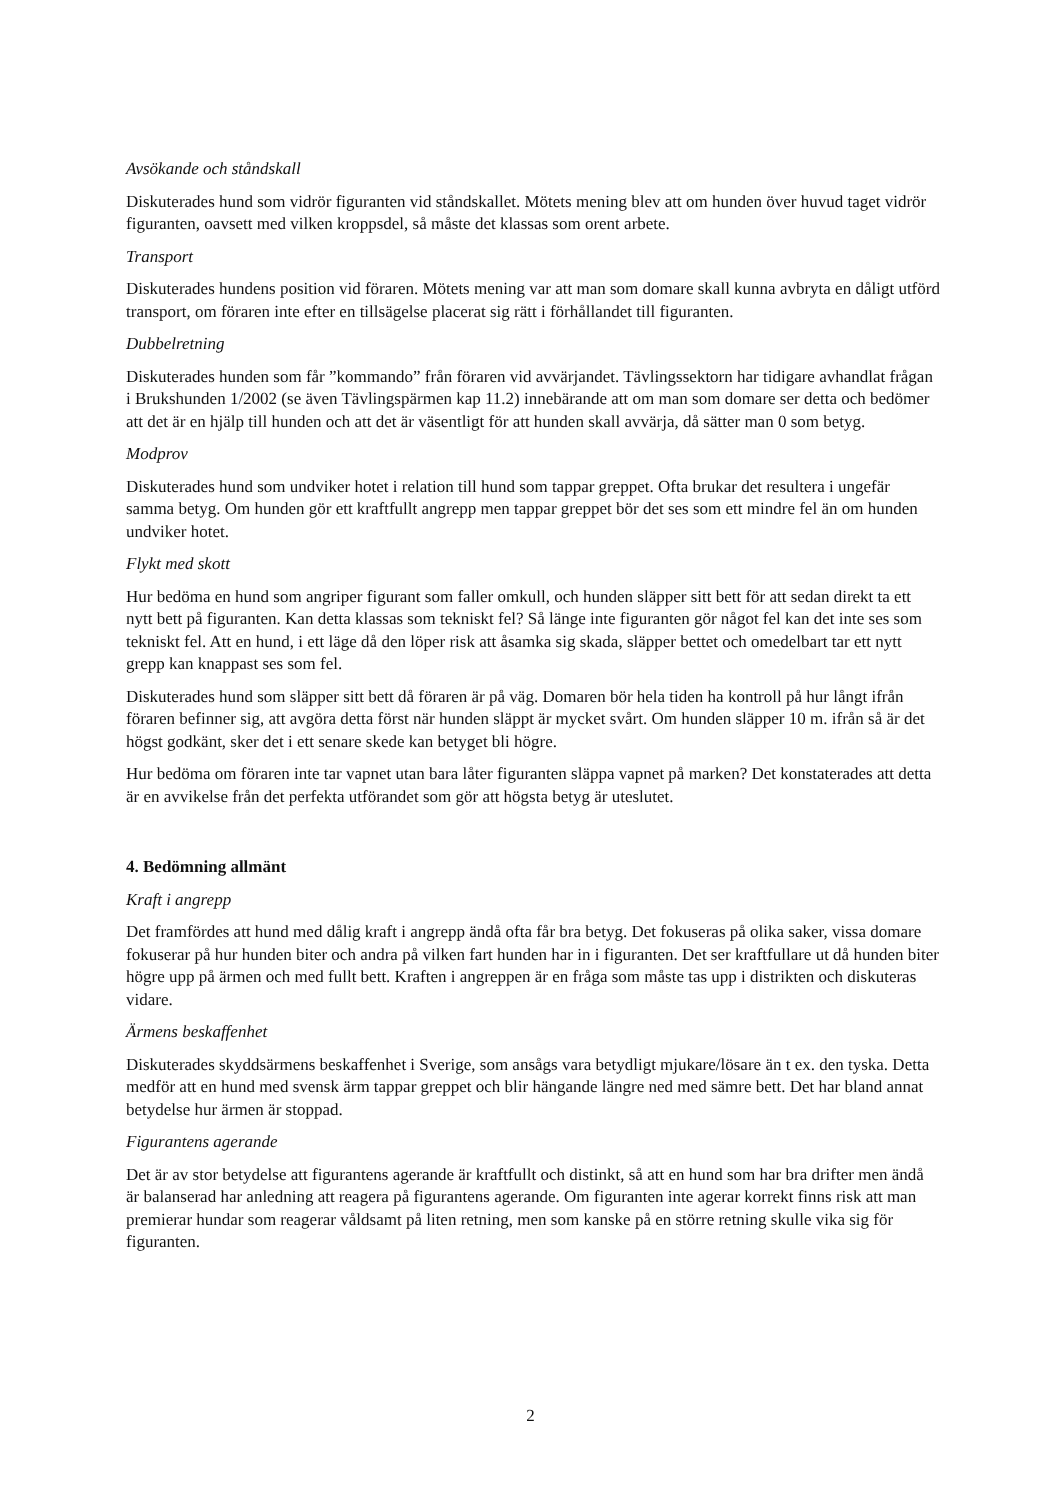Avsökande och ståndskall
Diskuterades hund som vidrör figuranten vid ståndskallet. Mötets mening blev att om hunden över huvud taget vidrör figuranten, oavsett med vilken kroppsdel, så måste det klassas som orent arbete.
Transport
Diskuterades hundens position vid föraren. Mötets mening var att man som domare skall kunna avbryta en dåligt utförd transport, om föraren inte efter en tillsägelse placerat sig rätt i förhållandet till figuranten.
Dubbelretning
Diskuterades hunden som får ”kommando” från föraren vid avvärjandet. Tävlingssektorn har tidigare avhandlat frågan i Brukshunden 1/2002 (se även Tävlingspärmen kap 11.2) innebärande att om man som domare ser detta och bedömer att det är en hjälp till hunden och att det är väsentligt för att hunden skall avvärja, då sätter man 0 som betyg.
Modprov
Diskuterades hund som undviker hotet i relation till hund som tappar greppet. Ofta brukar det resultera i ungefär samma betyg. Om hunden gör ett kraftfullt angrepp men tappar greppet bör det ses som ett mindre fel än om hunden undviker hotet.
Flykt med skott
Hur bedöma en hund som angriper figurant som faller omkull, och hunden släpper sitt bett för att sedan direkt ta ett nytt bett på figuranten. Kan detta klassas som tekniskt fel? Så länge inte figuranten gör något fel kan det inte ses som tekniskt fel. Att en hund, i ett läge då den löper risk att åsamka sig skada, släpper bettet och omedelbart tar ett nytt grepp kan knappast ses som fel.
Diskuterades hund som släpper sitt bett då föraren är på väg. Domaren bör hela tiden ha kontroll på hur långt ifrån föraren befinner sig, att avgöra detta först när hunden släppt är mycket svårt. Om hunden släpper 10 m. ifrån så är det högst godkänt, sker det i ett senare skede kan betyget bli högre.
Hur bedöma om föraren inte tar vapnet utan bara låter figuranten släppa vapnet på marken? Det konstaterades att detta är en avvikelse från det perfekta utförandet som gör att högsta betyg är uteslutet.
4. Bedömning allmänt
Kraft i angrepp
Det framfördes att hund med dålig kraft i angrepp ändå ofta får bra betyg. Det fokuseras på olika saker, vissa domare fokuserar på hur hunden biter och andra på vilken fart hunden har in i figuranten. Det ser kraftfullare ut då hunden biter högre upp på ärmen och med fullt bett. Kraften i angreppen är en fråga som måste tas upp i distrikten och diskuteras vidare.
Ärmens beskaffenhet
Diskuterades skyddsärmens beskaffenhet i Sverige, som ansågs vara betydligt mjukare/lösare än t ex. den tyska. Detta medför att en hund med svensk ärm tappar greppet och blir hängande längre ned med sämre bett. Det har bland annat betydelse hur ärmen är stoppad.
Figurantens agerande
Det är av stor betydelse att figurantens agerande är kraftfullt och distinkt, så att en hund som har bra drifter men ändå är balanserad har anledning att reagera på figurantens agerande. Om figuranten inte agerar korrekt finns risk att man premierar hundar som reagerar våldsamt på liten retning, men som kanske på en större retning skulle vika sig för figuranten.
2